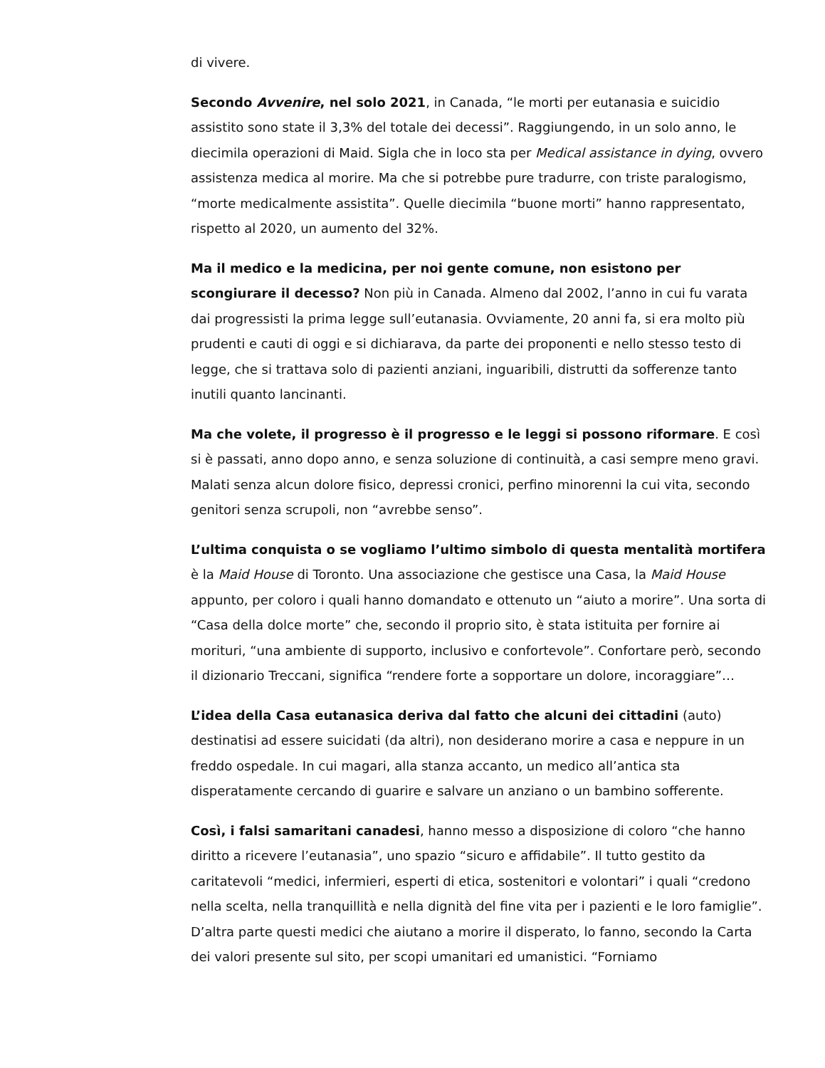di vivere.
Secondo Avvenire, nel solo 2021, in Canada, “le morti per eutanasia e suicidio assistito sono state il 3,3% del totale dei decessi”. Raggiungendo, in un solo anno, le diecimila operazioni di Maid. Sigla che in loco sta per Medical assistance in dying, ovvero assistenza medica al morire. Ma che si potrebbe pure tradurre, con triste paralogismo, “morte medicalmente assistita”. Quelle diecimila “buone morti” hanno rappresentato, rispetto al 2020, un aumento del 32%.
Ma il medico e la medicina, per noi gente comune, non esistono per scongiurare il decesso? Non più in Canada. Almeno dal 2002, l’anno in cui fu varata dai progressisti la prima legge sull’eutanasia. Ovviamente, 20 anni fa, si era molto più prudenti e cauti di oggi e si dichiarava, da parte dei proponenti e nello stesso testo di legge, che si trattava solo di pazienti anziani, inguaribili, distrutti da sofferenze tanto inutili quanto lancinanti.
Ma che volete, il progresso è il progresso e le leggi si possono riformare. E così si è passati, anno dopo anno, e senza soluzione di continuità, a casi sempre meno gravi. Malati senza alcun dolore fisico, depressi cronici, perfino minorenni la cui vita, secondo genitori senza scrupoli, non “avrebbe senso”.
L’ultima conquista o se vogliamo l’ultimo simbolo di questa mentalità mortifera è la Maid House di Toronto. Una associazione che gestisce una Casa, la Maid House appunto, per coloro i quali hanno domandato e ottenuto un “aiuto a morire”. Una sorta di “Casa della dolce morte” che, secondo il proprio sito, è stata istituita per fornire ai morituri, “una ambiente di supporto, inclusivo e confortevole”. Confortare però, secondo il dizionario Treccani, significa “rendere forte a sopportare un dolore, incoraggiare”…
L’idea della Casa eutanasica deriva dal fatto che alcuni dei cittadini (auto) destinatisi ad essere suicidati (da altri), non desiderano morire a casa e neppure in un freddo ospedale. In cui magari, alla stanza accanto, un medico all’antica sta disperatamente cercando di guarire e salvare un anziano o un bambino sofferente.
Così, i falsi samaritani canadesi, hanno messo a disposizione di coloro “che hanno diritto a ricevere l’eutanasia”, uno spazio “sicuro e affidabile”. Il tutto gestito da caritatevoli “medici, infermieri, esperti di etica, sostenitori e volontari” i quali “credono nella scelta, nella tranquillità e nella dignità del fine vita per i pazienti e le loro famiglie”. D’altra parte questi medici che aiutano a morire il disperato, lo fanno, secondo la Carta dei valori presente sul sito, per scopi umanitari ed umanistici. “Forniamo